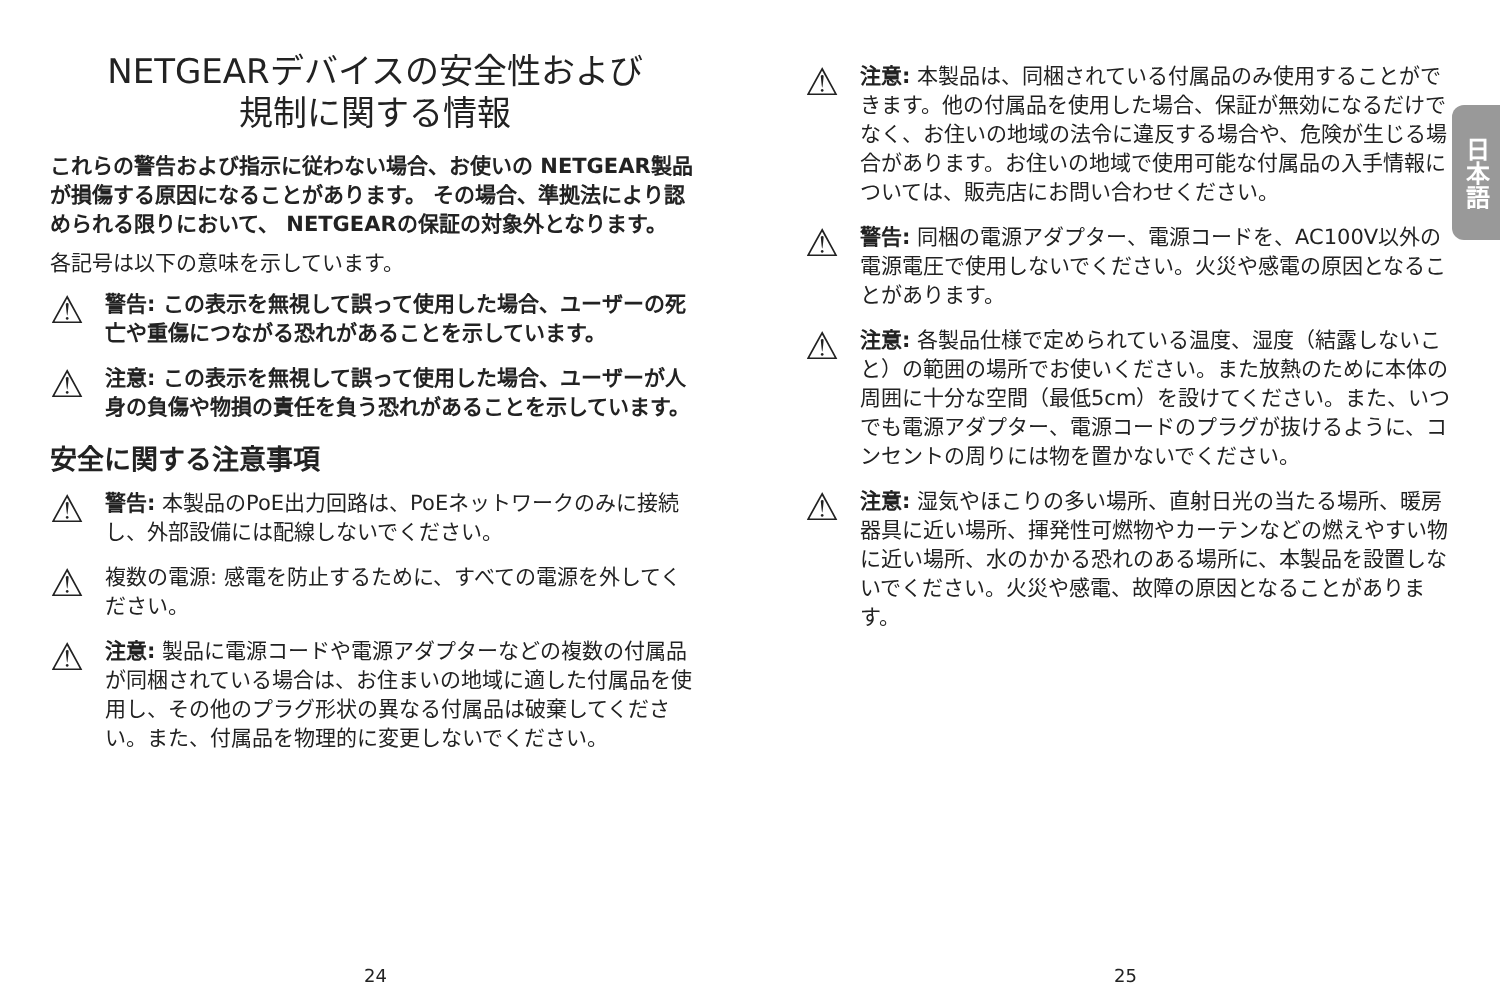NETGEARデバイスの安全性および
規制に関する情報
これらの警告および指示に従わない場合、お使いの NETGEAR製品が損傷する原因になることがあります。 その場合、準拠法により認められる限りにおいて、 NETGEARの保証の対象外となります。
各記号は以下の意味を示しています。
⚠
警告: この表示を無視して誤って使用した場合、ユーザーの死亡や重傷につながる恐れがあることを示しています。
⚠
注意: この表示を無視して誤って使用した場合、ユーザーが人身の負傷や物損の責任を負う恐れがあることを示しています。
安全に関する注意事項
⚠
警告: 本製品のPoE出力回路は、PoEネットワークのみに接続し、外部設備には配線しないでください。
⚠
複数の電源: 感電を防止するために、すべての電源を外してください。
⚠
注意: 製品に電源コードや電源アダプターなどの複数の付属品が同梱されている場合は、お住まいの地域に適した付属品を使用し、その他のプラグ形状の異なる付属品は破棄してください。また、付属品を物理的に変更しないでください。
⚠
注意: 本製品は、同梱されている付属品のみ使用することができます。他の付属品を使用した場合、保証が無効になるだけでなく、お住いの地域の法令に違反する場合や、危険が生じる場合があります。お住いの地域で使用可能な付属品の入手情報については、販売店にお問い合わせください。
⚠
警告: 同梱の電源アダプター、電源コードを、AC100V以外の電源電圧で使用しないでください。火災や感電の原因となることがあります。
⚠
注意: 各製品仕様で定められている温度、湿度（結露しないこと）の範囲の場所でお使いください。また放熱のために本体の周囲に十分な空間（最低5cm）を設けてください。また、いつでも電源アダプター、電源コードのプラグが抜けるように、コンセントの周りには物を置かないでください。
⚠
注意: 湿気やほこりの多い場所、直射日光の当たる場所、暖房器具に近い場所、揮発性可燃物やカーテンなどの燃えやすい物に近い場所、水のかかる恐れのある場所に、本製品を設置しないでください。火災や感電、故障の原因となることがあります。
日本語
24 25